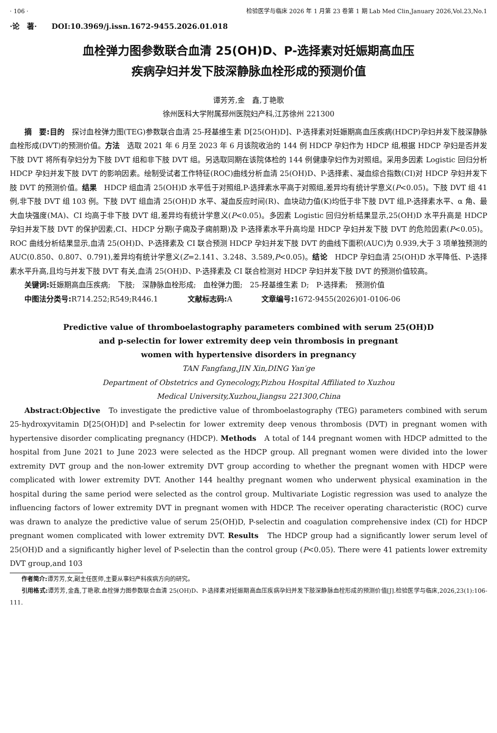· 106 · 检验医学与临床 2026 年 1 月第 23 卷第 1 期 Lab Med Clin,January 2026,Vol.23,No.1
·论　著·　　DOI:10.3969/j.issn.1672-9455.2026.01.018
血栓弹力图参数联合血清 25(OH)D、P-选择素对妊娠期高血压
疾病孕妇并发下肢深静脉血栓形成的预测价值
谭芳芳,金　鑫,丁艳歌
徐州医科大学附属邳州医院妇产科,江苏徐州 221300
摘　要:目的　探讨血栓弹力图(TEG)参数联合血清 25-羟基维生素 D[25(OH)D]、P-选择素对妊娠期高血压疾病(HDCP)孕妇并发下肢深静脉血栓形成(DVT)的预测价值。方法　选取 2021 年 6 月至 2023 年 6 月该院收治的 144 例 HDCP 孕妇作为 HDCP 组,根据 HDCP 孕妇是否并发下肢 DVT 将所有孕妇分为下肢 DVT 组和非下肢 DVT 组。另选取同期在该院体检的 144 例健康孕妇作为对照组。采用多因素 Logistic 回归分析 HDCP 孕妇并发下肢 DVT 的影响因素。绘制受试者工作特征(ROC)曲线分析血清 25(OH)D、P-选择素、凝血综合指数(CI)对 HDCP 孕妇并发下肢 DVT 的预测价值。结果　HDCP 组血清 25(OH)D 水平低于对照组,P-选择素水平高于对照组,差异均有统计学意义(P<0.05)。下肢 DVT 组 41 例,非下肢 DVT 组 103 例。下肢 DVT 组血清 25(OH)D 水平、凝血反应时间(R)、血块动力值(K)均低于非下肢 DVT 组,P-选择素水平、α 角、最大血块强度(MA)、CI 均高于非下肢 DVT 组,差异均有统计学意义(P<0.05)。多因素 Logistic 回归分析结果显示,25(OH)D 水平升高是 HDCP 孕妇并发下肢 DVT 的保护因素,CI、HDCP 分期(子痫及子痫前期)及 P-选择素水平升高均是 HDCP 孕妇并发下肢 DVT 的危险因素(P<0.05)。ROC 曲线分析结果显示,血清 25(OH)D、P-选择素及 CI 联合预测 HDCP 孕妇并发下肢 DVT 的曲线下面积(AUC)为 0.939,大于 3 项单独预测的 AUC(0.850、0.807、0.791),差异均有统计学意义(Z=2.141、3.248、3.589,P<0.05)。结论　HDCP 孕妇血清 25(OH)D 水平降低、P-选择素水平升高,且均与并发下肢 DVT 有关,血清 25(OH)D、P-选择素及 CI 联合检测对 HDCP 孕妇并发下肢 DVT 的预测价值较高。
关键词: 妊娠期高血压疾病;　下肢;　深静脉血栓形成;　血栓弹力图;　25-羟基维生素 D;　P-选择素;　预测价值
中图法分类号: R714.252;R549;R446.1　　　　文献标志码: A　　　　文章编号: 1672-9455(2026)01-0106-06
Predictive value of thromboelastography parameters combined with serum 25(OH)D
and p-selectin for lower extremity deep vein thrombosis in pregnant
women with hypertensive disorders in pregnancy
TAN Fangfang,JIN Xin,DING Yan′ge
Department of Obstetrics and Gynecology,Pizhou Hospital Affiliated to Xuzhou
Medical University,Xuzhou,Jiangsu 221300,China
Abstract:Objective　To investigate the predictive value of thromboelastography (TEG) parameters combined with serum 25-hydroxyvitamin D[25(OH)D] and P-selectin for lower extremity deep venous thrombosis (DVT) in pregnant women with hypertensive disorder complicating pregnancy (HDCP). Methods　A total of 144 pregnant women with HDCP admitted to the hospital from June 2021 to June 2023 were selected as the HDCP group. All pregnant women were divided into the lower extremity DVT group and the non-lower extremity DVT group according to whether the pregnant women with HDCP were complicated with lower extremity DVT. Another 144 healthy pregnant women who underwent physical examination in the hospital during the same period were selected as the control group. Multivariate Logistic regression was used to analyze the influencing factors of lower extremity DVT in pregnant women with HDCP. The receiver operating characteristic (ROC) curve was drawn to analyze the predictive value of serum 25(OH)D, P-selectin and coagulation comprehensive index (CI) for HDCP pregnant women complicated with lower extremity DVT. Results　The HDCP group had a significantly lower serum level of 25(OH)D and a significantly higher level of P-selectin than the control group (P<0.05). There were 41 patients lower extremity DVT group,and 103
作者简介: 谭芳芳,女,副主任医师,主要从事妇产科疾病方向的研究。
引用格式: 谭芳芳,金鑫,丁艳歌.血栓弹力图参数联合血清 25(OH)D、P-选择素对妊娠期高血压疾病孕妇并发下肢深静脉血栓形成的预测价值[J].检验医学与临床,2026,23(1):106-111.